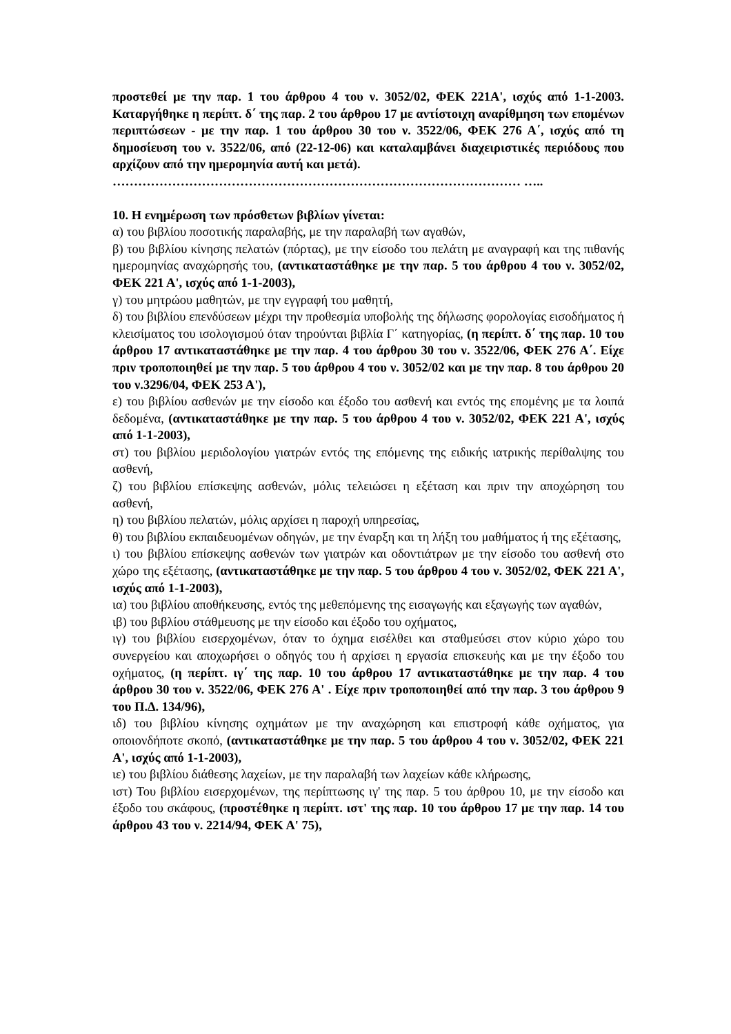προστεθεί με την παρ. 1 του άρθρου 4 του ν. 3052/02, ΦΕΚ 221Α', ισχύς από 1-1-2003. Καταργήθηκε η περίπτ. δ΄ της παρ. 2 του άρθρου 17 με αντίστοιχη αναρίθμηση των επομένων περιπτώσεων - με την παρ. 1 του άρθρου 30 του ν. 3522/06, ΦΕΚ 276 Α΄, ισχύς από τη δημοσίευση του ν. 3522/06, από (22-12-06) και καταλαμβάνει διαχειριστικές περιόδους που αρχίζουν από την ημερομηνία αυτή και μετά).
…………………………………………………………………………………… …..
10. Η ενημέρωση των πρόσθετων βιβλίων γίνεται:
α) του βιβλίου ποσοτικής παραλαβής, με την παραλαβή των αγαθών,
β) του βιβλίου κίνησης πελατών (πόρτας), με την είσοδο του πελάτη με αναγραφή και της πιθανής ημερομηνίας αναχώρησής του, (αντικαταστάθηκε με την παρ. 5 του άρθρου 4 του ν. 3052/02, ΦΕΚ 221 Α', ισχύς από 1-1-2003),
γ) του μητρώου μαθητών, με την εγγραφή του μαθητή,
δ) του βιβλίου επενδύσεων μέχρι την προθεσμία υποβολής της δήλωσης φορολογίας εισοδήματος ή κλεισίματος του ισολογισμού όταν τηρούνται βιβλία Γ΄ κατηγορίας, (η περίπτ. δ΄ της παρ. 10 του άρθρου 17 αντικαταστάθηκε με την παρ. 4 του άρθρου 30 του ν. 3522/06, ΦΕΚ 276 Α΄. Είχε πριν τροποποιηθεί με την παρ. 5 του άρθρου 4 του ν. 3052/02 και με την παρ. 8 του άρθρου 20 του ν.3296/04, ΦΕΚ 253 Α'),
ε) του βιβλίου ασθενών με την είσοδο και έξοδο του ασθενή και εντός της επομένης με τα λοιπά δεδομένα, (αντικαταστάθηκε με την παρ. 5 του άρθρου 4 του ν. 3052/02, ΦΕΚ 221 Α', ισχύς από 1-1-2003),
στ) του βιβλίου μεριδολογίου γιατρών εντός της επόμενης της ειδικής ιατρικής περίθαλψης του ασθενή,
ζ) του βιβλίου επίσκεψης ασθενών, μόλις τελειώσει η εξέταση και πριν την αποχώρηση του ασθενή,
η) του βιβλίου πελατών, μόλις αρχίσει η παροχή υπηρεσίας,
θ) του βιβλίου εκπαιδευομένων οδηγών, με την έναρξη και τη λήξη του μαθήματος ή της εξέτασης,
ι) του βιβλίου επίσκεψης ασθενών των γιατρών και οδοντιάτρων με την είσοδο του ασθενή στο χώρο της εξέτασης, (αντικαταστάθηκε με την παρ. 5 του άρθρου 4 του ν. 3052/02, ΦΕΚ 221 Α', ισχύς από 1-1-2003),
ια) του βιβλίου αποθήκευσης, εντός της μεθεπόμενης της εισαγωγής και εξαγωγής των αγαθών,
ιβ) του βιβλίου στάθμευσης με την είσοδο και έξοδο του οχήματος,
ιγ) του βιβλίου εισερχομένων, όταν το όχημα εισέλθει και σταθμεύσει στον κύριο χώρο του συνεργείου και αποχωρήσει ο οδηγός του ή αρχίσει η εργασία επισκευής και με την έξοδο του οχήματος, (η περίπτ. ιγ΄ της παρ. 10 του άρθρου 17 αντικαταστάθηκε με την παρ. 4 του άρθρου 30 του ν. 3522/06, ΦΕΚ 276 Α' . Είχε πριν τροποποιηθεί από την παρ. 3 του άρθρου 9 του Π.Δ. 134/96),
ιδ) του βιβλίου κίνησης οχημάτων με την αναχώρηση και επιστροφή κάθε οχήματος, για οποιονδήποτε σκοπό, (αντικαταστάθηκε με την παρ. 5 του άρθρου 4 του ν. 3052/02, ΦΕΚ 221 Α', ισχύς από 1-1-2003),
ιε) του βιβλίου διάθεσης λαχείων, με την παραλαβή των λαχείων κάθε κλήρωσης,
ιστ) Του βιβλίου εισερχομένων, της περίπτωσης ιγ' της παρ. 5 του άρθρου 10, με την είσοδο και έξοδο του σκάφους, (προστέθηκε η περίπτ. ιστ' της παρ. 10 του άρθρου 17 με την παρ. 14 του άρθρου 43 του ν. 2214/94, ΦΕΚ Α' 75),